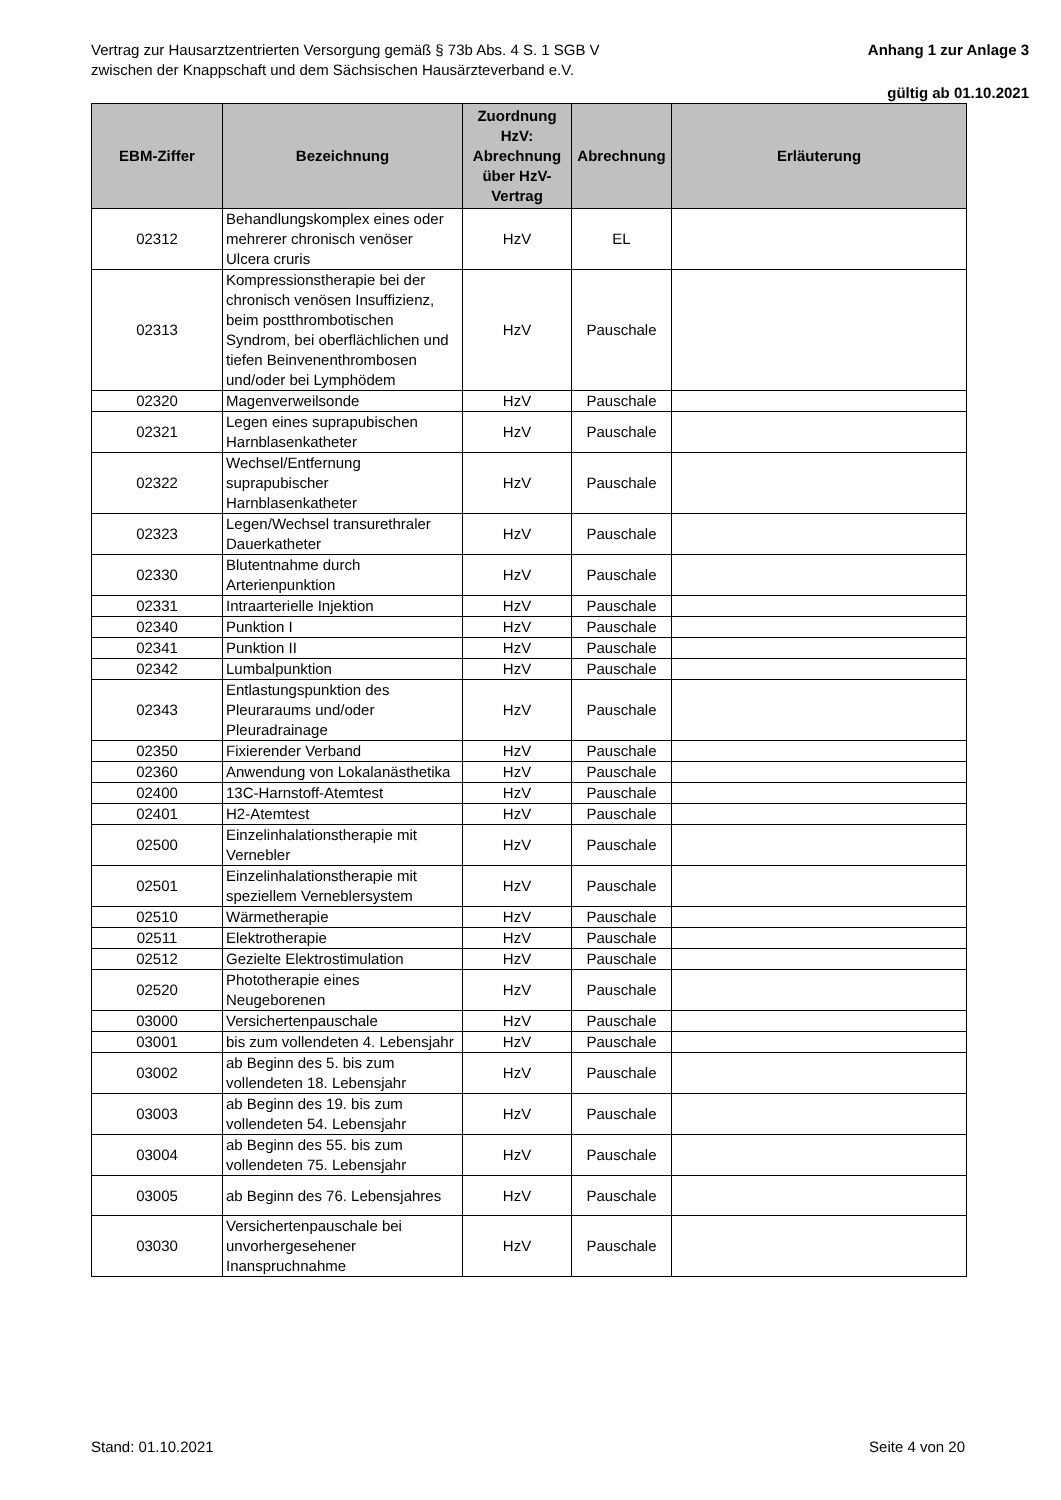Vertrag zur Hausarztzentrierten Versorgung gemäß § 73b Abs. 4 S. 1 SGB V
zwischen der Knappschaft und dem Sächsischen Hausärzteverband e.V.
Anhang 1 zur Anlage 3
gültig ab 01.10.2021
| EBM-Ziffer | Bezeichnung | Zuordnung HzV: Abrechnung über HzV-Vertrag | Abrechnung | Erläuterung |
| --- | --- | --- | --- | --- |
| 02312 | Behandlungskomplex eines oder mehrerer chronisch venöser Ulcera cruris | HzV | EL | |
| 02313 | Kompressionstherapie bei der chronisch venösen Insuffizienz, beim postthrombotischen Syndrom, bei oberflächlichen und tiefen Beinvenenthrombosen und/oder bei Lymphödem | HzV | Pauschale | |
| 02320 | Magenverweilsonde | HzV | Pauschale | |
| 02321 | Legen eines suprapubischen Harnblasenkatheter | HzV | Pauschale | |
| 02322 | Wechsel/Entfernung suprapubischer Harnblasenkatheter | HzV | Pauschale | |
| 02323 | Legen/Wechsel transurethraler Dauerkatheter | HzV | Pauschale | |
| 02330 | Blutentnahme durch Arterienpunktion | HzV | Pauschale | |
| 02331 | Intraarterielle Injektion | HzV | Pauschale | |
| 02340 | Punktion I | HzV | Pauschale | |
| 02341 | Punktion II | HzV | Pauschale | |
| 02342 | Lumbalpunktion | HzV | Pauschale | |
| 02343 | Entlastungspunktion des Pleuraraums und/oder Pleuradrainage | HzV | Pauschale | |
| 02350 | Fixierender Verband | HzV | Pauschale | |
| 02360 | Anwendung von Lokalanästhetika | HzV | Pauschale | |
| 02400 | 13C-Harnstoff-Atemtest | HzV | Pauschale | |
| 02401 | H2-Atemtest | HzV | Pauschale | |
| 02500 | Einzelinhalationstherapie mit Vernebler | HzV | Pauschale | |
| 02501 | Einzelinhalationstherapie mit speziellem Verneblersystem | HzV | Pauschale | |
| 02510 | Wärmetherapie | HzV | Pauschale | |
| 02511 | Elektrotherapie | HzV | Pauschale | |
| 02512 | Gezielte Elektrostimulation | HzV | Pauschale | |
| 02520 | Phototherapie eines Neugeborenen | HzV | Pauschale | |
| 03000 | Versichertenpauschale | HzV | Pauschale | |
| 03001 | bis zum vollendeten 4. Lebensjahr | HzV | Pauschale | |
| 03002 | ab Beginn des 5. bis zum vollendeten 18. Lebensjahr | HzV | Pauschale | |
| 03003 | ab Beginn des 19. bis zum vollendeten 54. Lebensjahr | HzV | Pauschale | |
| 03004 | ab Beginn des 55. bis zum vollendeten 75. Lebensjahr | HzV | Pauschale | |
| 03005 | ab Beginn des 76. Lebensjahres | HzV | Pauschale | |
| 03030 | Versichertenpauschale bei unvorhergesehener Inanspruchnahme | HzV | Pauschale | |
Stand: 01.10.2021 Seite 4 von 20